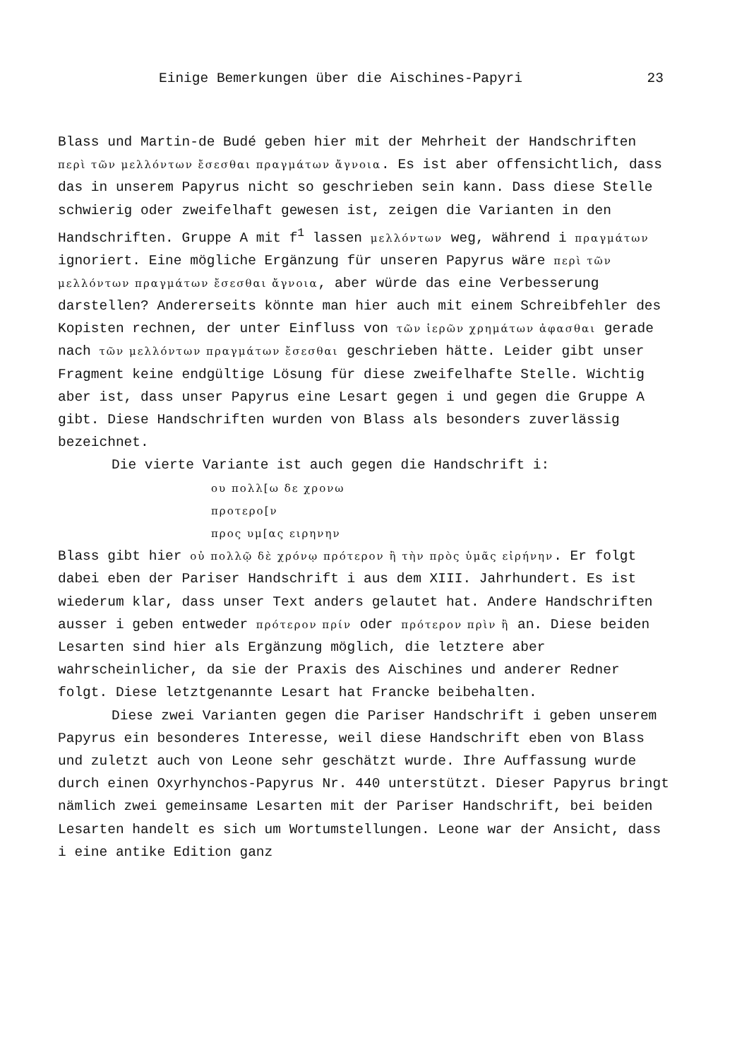Einige Bemerkungen über die Aischines-Papyri 23
Blass und Martin-de Budé geben hier mit der Mehrheit der Handschriften περὶ τῶν μελλόντων ἔσεσθαι πραγμάτων ἄγνοια. Es ist aber offensichtlich, dass das in unserem Papyrus nicht so geschrieben sein kann. Dass diese Stelle schwierig oder zweifelhaft gewesen ist, zeigen die Varianten in den Handschriften. Gruppe A mit f<sup>1</sup> lassen μελλόντων weg, während i πραγμάτων ignoriert. Eine mögliche Ergänzung für unseren Papyrus wäre περὶ τῶν μελλόντων πραγμάτων ἔσεσθαι ἄγνοια, aber würde das eine Verbesserung darstellen? Andererseits könnte man hier auch mit einem Schreibfehler des Kopisten rechnen, der unter Einfluss von τῶν ἱερῶν χρημάτων ἀφασθαι gerade nach τῶν μελλόντων πραγμάτων ἔσεσθαι geschrieben hätte. Leider gibt unser Fragment keine endgültige Lösung für diese zweifelhafte Stelle. Wichtig aber ist, dass unser Papyrus eine Lesart gegen i und gegen die Gruppe A gibt. Diese Handschriften wurden von Blass als besonders zuverlässig bezeichnet.
Die vierte Variante ist auch gegen die Handschrift i:
ου πολλ[ω δε χρονω
προτερο[ν
προς υμ[ας ειρηνην
Blass gibt hier οὐ πολλῷ δὲ χρόνῳ πρότερον ἢ τὴν πρὸς ὑμᾶς εἰρήνην. Er folgt dabei eben der Pariser Handschrift i aus dem XIII. Jahrhundert. Es ist wiederum klar, dass unser Text anders gelautet hat. Andere Handschriften ausser i geben entweder πρότερον πρίν oder πρότερον πρὶν ἢ an. Diese beiden Lesarten sind hier als Ergänzung möglich, die letztere aber wahrscheinlicher, da sie der Praxis des Aischines und anderer Redner folgt. Diese letztgenannte Lesart hat Francke beibehalten.
Diese zwei Varianten gegen die Pariser Handschrift i geben unserem Papyrus ein besonderes Interesse, weil diese Handschrift eben von Blass und zuletzt auch von Leone sehr geschätzt wurde. Ihre Auffassung wurde durch einen Oxyrhynchos-Papyrus Nr. 440 unterstützt. Dieser Papyrus bringt nämlich zwei gemeinsame Lesarten mit der Pariser Handschrift, bei beiden Lesarten handelt es sich um Wortumstellungen. Leone war der Ansicht, dass i eine antike Edition ganz